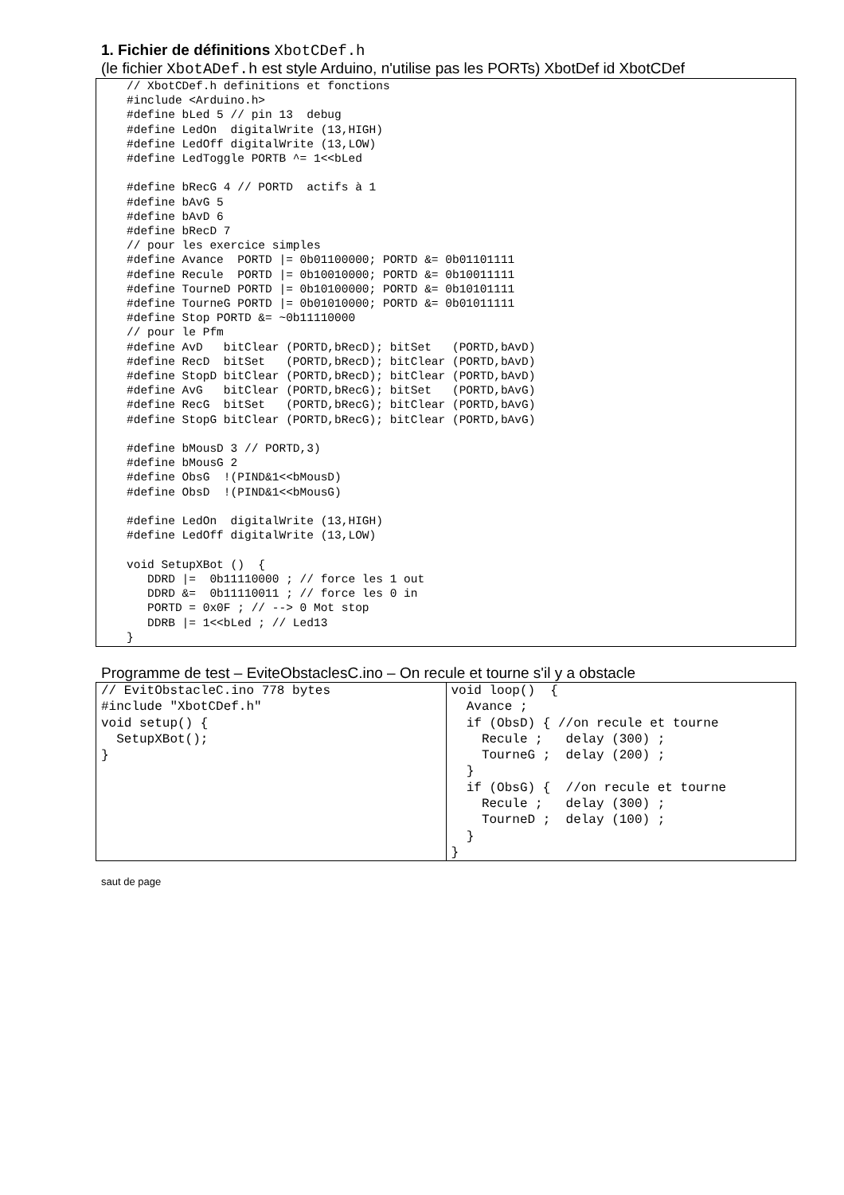1. Fichier de définitions XbotCDef.h
(le fichier XbotADef.h est style Arduino, n'utilise pas les PORTs) XbotDef id XbotCDef
// XbotCDef.h definitions et fonctions
#include <Arduino.h>
#define bLed 5 // pin 13  debug
#define LedOn  digitalWrite (13,HIGH)
#define LedOff digitalWrite (13,LOW)
#define LedToggle PORTB ^= 1<<bLed

#define bRecG 4 // PORTD  actifs à 1
#define bAvG 5
#define bAvD 6
#define bRecD 7
// pour les exercice simples
#define Avance  PORTD |= 0b01100000; PORTD &= 0b01101111
#define Recule  PORTD |= 0b10010000; PORTD &= 0b10011111
#define TourneD PORTD |= 0b10100000; PORTD &= 0b10101111
#define TourneG PORTD |= 0b01010000; PORTD &= 0b01011111
#define Stop PORTD &= ~0b11110000
// pour le Pfm
#define AvD   bitClear (PORTD,bRecD); bitSet   (PORTD,bAvD)
#define RecD  bitSet   (PORTD,bRecD); bitClear (PORTD,bAvD)
#define StopD bitClear (PORTD,bRecD); bitClear (PORTD,bAvD)
#define AvG   bitClear (PORTD,bRecG); bitSet   (PORTD,bAvG)
#define RecG  bitSet   (PORTD,bRecG); bitClear (PORTD,bAvG)
#define StopG bitClear (PORTD,bRecG); bitClear (PORTD,bAvG)

#define bMousD 3 // PORTD,3)
#define bMousG 2
#define ObsG  !(PIND&1<<bMousD)
#define ObsD  !(PIND&1<<bMousG)

#define LedOn  digitalWrite (13,HIGH)
#define LedOff digitalWrite (13,LOW)

void SetupXBot ()  {
   DDRD |=  0b11110000 ; // force les 1 out
   DDRD &=  0b11110011 ; // force les 0 in
   PORTD = 0x0F ; // --> 0 Mot stop
   DDRB |= 1<<bLed ; // Led13
}
Programme de test – EviteObstaclesC.ino – On recule et tourne s'il y a obstacle
| // EvitObstacleC.ino 778 bytes #include "XbotCDef.h" void setup() { SetupXBot(); } | void loop() { Avance ; if (ObsD) { //on recule et tourne Recule ; delay (300) ; TourneG ; delay (200) ; } if (ObsG) { //on recule et tourne Recule ; delay (300) ; TourneD ; delay (100) ; } } |
saut de page